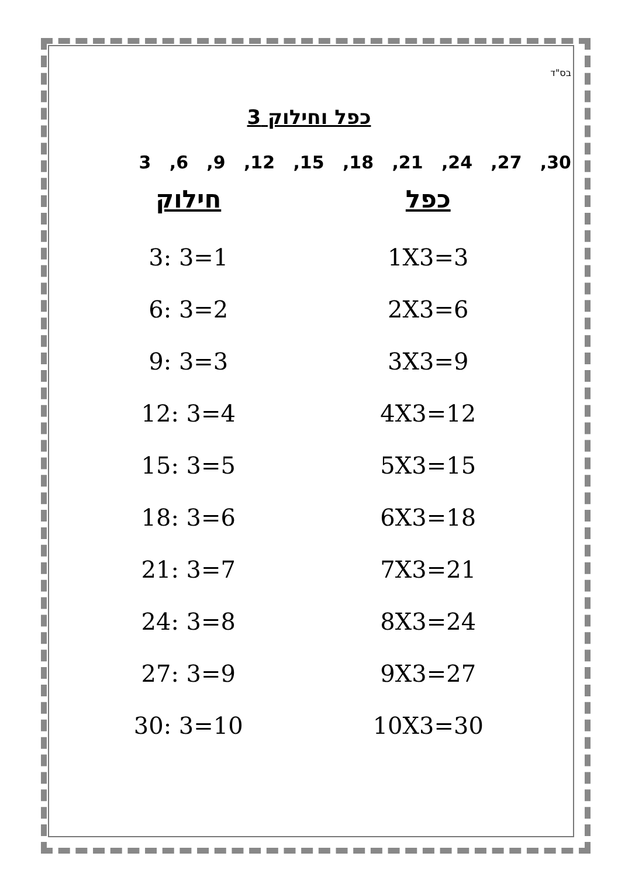בס"ד
כפל וחילוק 3
3 ,6 ,9 ,12 ,15 ,18 ,21 ,24 ,27 ,30
| כפל | חילוק |
| --- | --- |
| 1X3=3 | 3: 3=1 |
| 2X3=6 | 6: 3=2 |
| 3X3=9 | 9: 3=3 |
| 4X3=12 | 12: 3=4 |
| 5X3=15 | 15: 3=5 |
| 6X3=18 | 18: 3=6 |
| 7X3=21 | 21: 3=7 |
| 8X3=24 | 24: 3=8 |
| 9X3=27 | 27: 3=9 |
| 10X3=30 | 30: 3=10 |